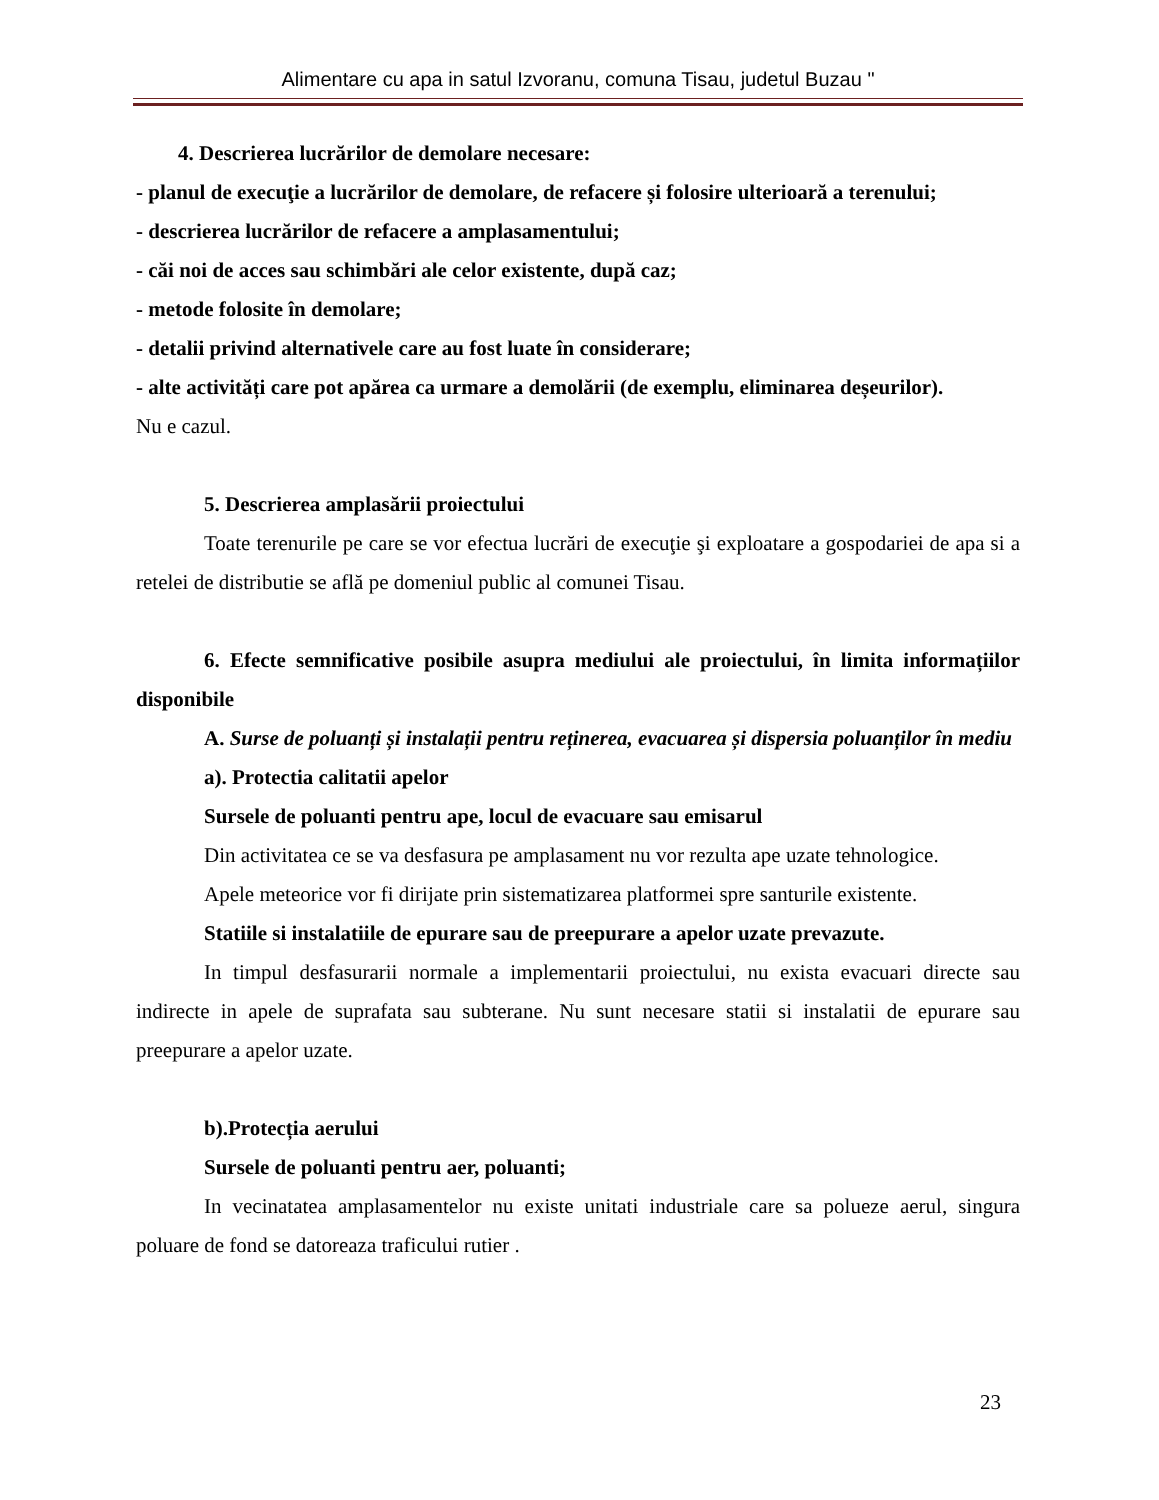Alimentare cu apa in satul Izvoranu, comuna Tisau, judetul Buzau "
4. Descrierea lucrărilor de demolare necesare:
- planul de execuţie a lucrărilor de demolare, de refacere și folosire ulterioară a terenului;
- descrierea lucrărilor de refacere a amplasamentului;
- căi noi de acces sau schimbări ale celor existente, după caz;
- metode folosite în demolare;
- detalii privind alternativele care au fost luate în considerare;
- alte activități care pot apărea ca urmare a demolării (de exemplu, eliminarea deșeurilor).
Nu e cazul.
5. Descrierea amplasării proiectului
Toate terenurile pe care se vor efectua lucrări de execuţie şi exploatare a gospodariei de apa si a retelei de distributie se află pe domeniul public al comunei Tisau.
6. Efecte semnificative posibile asupra mediului ale proiectului, în limita informațiilor disponibile
A. Surse de poluanți și instalații pentru reținerea, evacuarea și dispersia poluanților în mediu
a). Protectia calitatii apelor
Sursele de poluanti pentru ape, locul de evacuare sau emisarul
Din activitatea ce se va desfasura pe amplasament nu vor rezulta ape uzate tehnologice.
Apele meteorice vor fi dirijate prin sistematizarea platformei spre santurile existente.
Statiile si instalatiile de epurare sau de preepurare a apelor uzate prevazute.
In timpul desfasurarii normale a implementarii proiectului, nu exista evacuari directe sau indirecte in apele de suprafata sau subterane. Nu sunt necesare statii si instalatii de epurare sau preepurare a apelor uzate.
b).Protecția aerului
Sursele de poluanti pentru aer, poluanti;
In vecinatatea amplasamentelor nu existe unitati industriale care sa polueze aerul, singura poluare de fond se datoreaza traficului rutier .
23